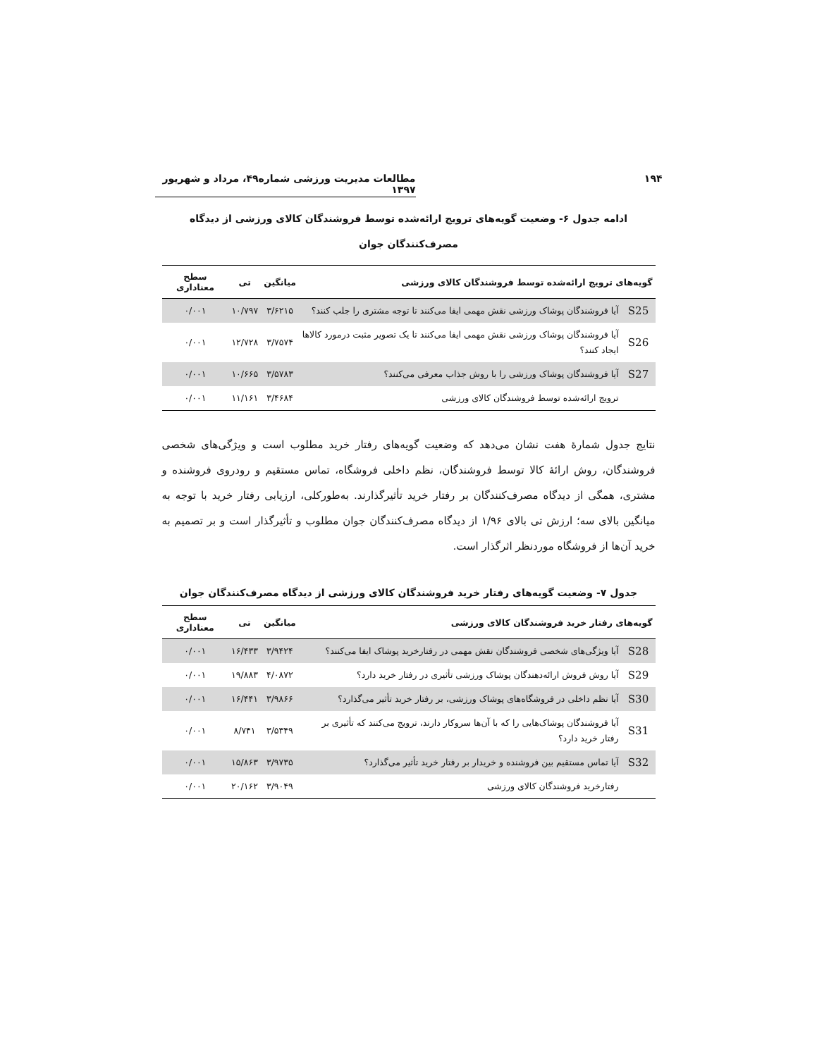۱۹۴ مطالعات مدیریت ورزشی شماره۴۹، مرداد و شهریور ۱۳۹۷
ادامه جدول ۶- وضعیت گویه‌های ترویج ارائه‌شده توسط فروشندگان کالای ورزشی از دیدگاه
مصرف‌کنندگان جوان
| گویه‌های ترویج ارائه‌شده توسط فروشندگان کالای ورزشی | | میانگین | تی | سطح معناداری |
| --- | --- | --- | --- | --- |
| S25 | آیا فروشندگان پوشاک ورزشی نقش مهمی ایفا می‌کنند تا توجه مشتری را جلب کنند؟ | ۳/۶۲۱۵ | ۱۰/۷۹۷ | ۰/۰۰۱ |
| S26 | آیا فروشندگان پوشاک ورزشی نقش مهمی ایفا می‌کنند تا یک تصویر مثبت درمورد کالاها ایجاد کنند؟ | ۳/۷۵۷۴ | ۱۲/۷۲۸ | ۰/۰۰۱ |
| S27 | آیا فروشندگان پوشاک ورزشی را با روش جذاب معرفی می‌کنند؟ | ۳/۵۷۸۳ | ۱۰/۶۶۵ | ۰/۰۰۱ |
| | ترویج ارائه‌شده توسط فروشندگان کالای ورزشی | ۳/۴۶۸۴ | ۱۱/۱۶۱ | ۰/۰۰۱ |
نتایج جدول شمارهٔ هفت نشان می‌دهد که وضعیت گویه‌های رفتار خرید مطلوب است و ویژگی‌های شخصی فروشندگان، روش ارائهٔ کالا توسط فروشندگان، نظم داخلی فروشگاه، تماس مستقیم و رودروی فروشنده و مشتری، همگی از دیدگاه مصرف‌کنندگان بر رفتار خرید تأثیرگذارند. به‌طورکلی، ارزیابی رفتار خرید با توجه به میانگین بالای سه؛ ارزش تی بالای ۱/۹۶ از دیدگاه مصرف‌کنندگان جوان مطلوب و تأثیرگذار است و بر تصمیم به خرید آن‌ها از فروشگاه موردنظر اثرگذار است.
جدول ۷- وضعیت گویه‌های رفتار خرید فروشندگان کالای ورزشی از دیدگاه مصرف‌کنندگان جوان
| گویه‌های رفتار خرید فروشندگان کالای ورزشی | | میانگین | تی | سطح معناداری |
| --- | --- | --- | --- | --- |
| S28 | آیا ویژگی‌های شخصی فروشندگان نقش مهمی در رفتارخرید پوشاک ایفا می‌کنند؟ | ۳/۹۴۲۴ | ۱۶/۴۳۳ | ۰/۰۰۱ |
| S29 | آیا روش فروش ارائه‌دهندگان پوشاک ورزشی تأثیری در رفتار خرید دارد؟ | ۴/۰۸۷۲ | ۱۹/۸۸۳ | ۰/۰۰۱ |
| S30 | آیا نظم داخلی در فروشگاه‌های پوشاک ورزشی، بر رفتار خرید تأثیر می‌گذارد؟ | ۳/۹۸۶۶ | ۱۶/۴۴۱ | ۰/۰۰۱ |
| S31 | آیا فروشندگان پوشاک‌هایی را که با آن‌ها سروکار دارند، ترویج می‌کنند که تأثیری بر رفتار خرید دارد؟ | ۳/۵۳۴۹ | ۸/۷۴۱ | ۰/۰۰۱ |
| S32 | آیا تماس مستقیم بین فروشنده و خریدار بر رفتار خرید تأثیر می‌گذارد؟ | ۳/۹۷۳۵ | ۱۵/۸۶۳ | ۰/۰۰۱ |
| | رفتارخرید فروشندگان کالای ورزشی | ۳/۹۰۴۹ | ۲۰/۱۶۲ | ۰/۰۰۱ |